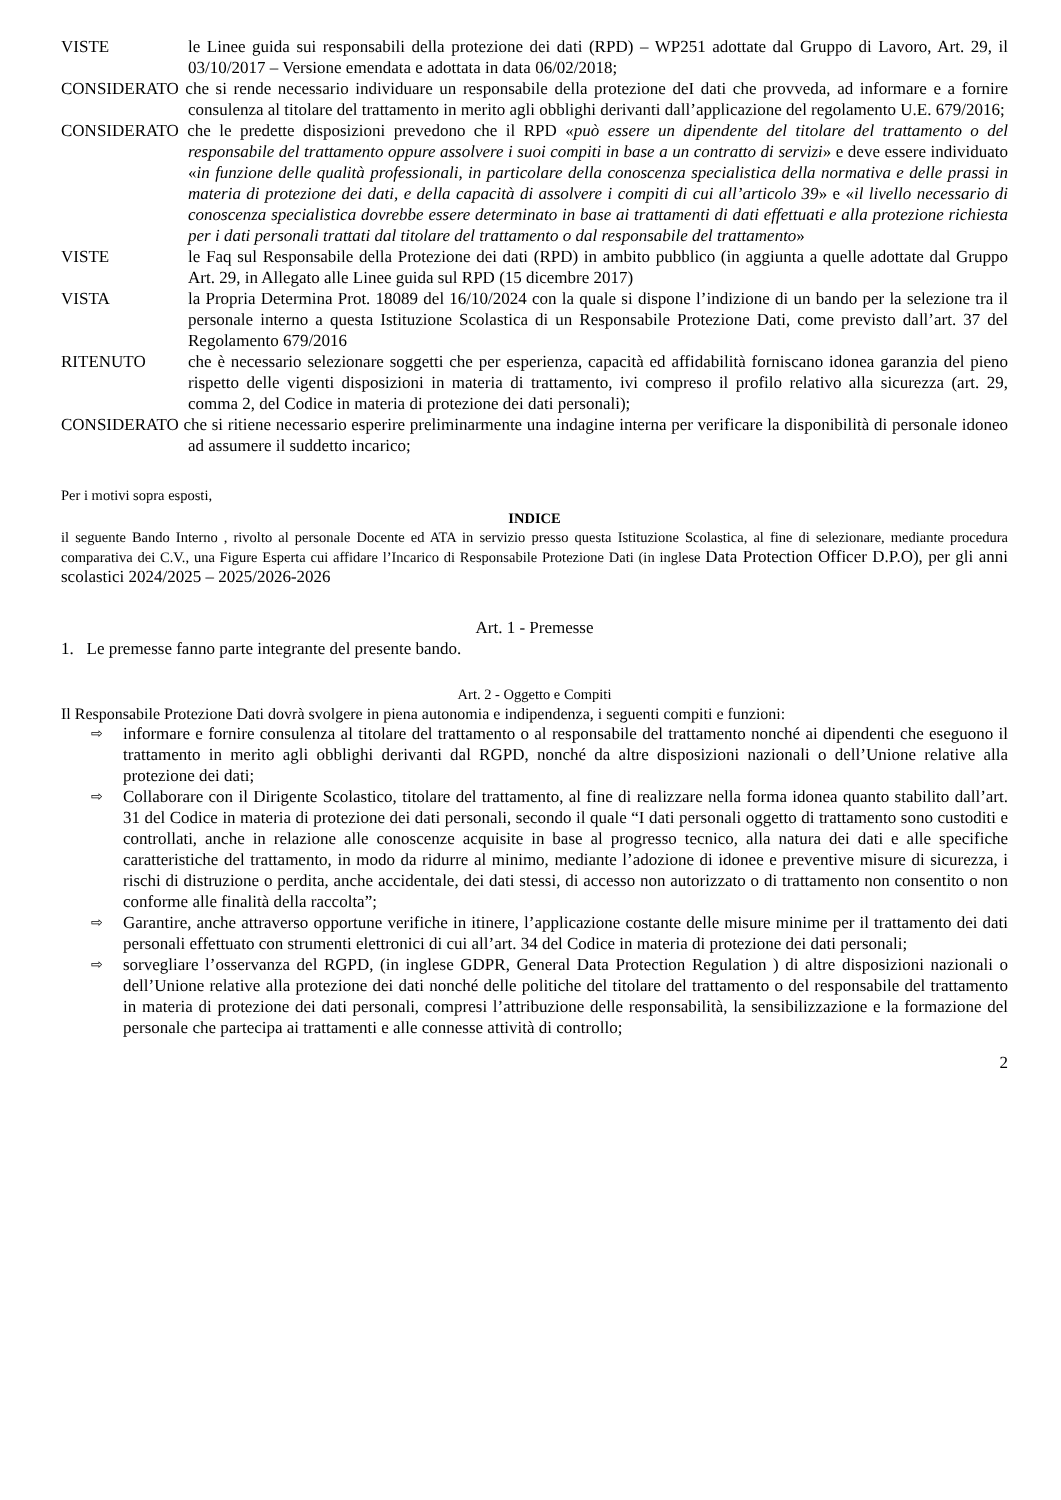VISTE le Linee guida sui responsabili della protezione dei dati (RPD) – WP251 adottate dal Gruppo di Lavoro, Art. 29, il 03/10/2017 – Versione emendata e adottata in data 06/02/2018;
CONSIDERATO che si rende necessario individuare un responsabile della protezione deI dati che provveda, ad informare e a fornire consulenza al titolare del trattamento in merito agli obblighi derivanti dall’applicazione del regolamento U.E. 679/2016;
CONSIDERATO che le predette disposizioni prevedono che il RPD «può essere un dipendente del titolare del trattamento o del responsabile del trattamento oppure assolvere i suoi compiti in base a un contratto di servizi» e deve essere individuato «in funzione delle qualità professionali, in particolare della conoscenza specialistica della normativa e delle prassi in materia di protezione dei dati, e della capacità di assolvere i compiti di cui all’articolo 39» e «il livello necessario di conoscenza specialistica dovrebbe essere determinato in base ai trattamenti di dati effettuati e alla protezione richiesta per i dati personali trattati dal titolare del trattamento o dal responsabile del trattamento»
VISTE le Faq sul Responsabile della Protezione dei dati (RPD) in ambito pubblico (in aggiunta a quelle adottate dal Gruppo Art. 29, in Allegato alle Linee guida sul RPD (15 dicembre 2017)
VISTA la Propria Determina Prot. 18089 del 16/10/2024 con la quale si dispone l’indizione di un bando per la selezione tra il personale interno a questa Istituzione Scolastica di un Responsabile Protezione Dati, come previsto dall’art. 37 del Regolamento 679/2016
RITENUTO che è necessario selezionare soggetti che per esperienza, capacità ed affidabilità forniscano idonea garanzia del pieno rispetto delle vigenti disposizioni in materia di trattamento, ivi compreso il profilo relativo alla sicurezza (art. 29, comma 2, del Codice in materia di protezione dei dati personali);
CONSIDERATO che si ritiene necessario esperire preliminarmente una indagine interna per verificare la disponibilità di personale idoneo ad assumere il suddetto incarico;
Per i motivi sopra esposti,
INDICE
il seguente Bando Interno , rivolto al personale Docente ed ATA in servizio presso questa Istituzione Scolastica, al fine di selezionare, mediante procedura comparativa dei C.V., una Figure Esperta cui affidare l’Incarico di Responsabile Protezione Dati (in inglese Data Protection Officer D.P.O), per gli anni scolastici 2024/2025 – 2025/2026-2026
Art. 1 - Premesse
1. Le premesse fanno parte integrante del presente bando.
Art. 2 - Oggetto e Compiti
Il Responsabile Protezione Dati dovrà svolgere in piena autonomia e indipendenza, i seguenti compiti e funzioni:
⇨ informare e fornire consulenza al titolare del trattamento o al responsabile del trattamento nonché ai dipendenti che eseguono il trattamento in merito agli obblighi derivanti dal RGPD, nonché da altre disposizioni nazionali o dell’Unione relative alla protezione dei dati;
⇨ Collaborare con il Dirigente Scolastico, titolare del trattamento, al fine di realizzare nella forma idonea quanto stabilito dall’art. 31 del Codice in materia di protezione dei dati personali, secondo il quale “I dati personali oggetto di trattamento sono custoditi e controllati, anche in relazione alle conoscenze acquisite in base al progresso tecnico, alla natura dei dati e alle specifiche caratteristiche del trattamento, in modo da ridurre al minimo, mediante l’adozione di idonee e preventive misure di sicurezza, i rischi di distruzione o perdita, anche accidentale, dei dati stessi, di accesso non autorizzato o di trattamento non consentito o non conforme alle finalità della raccolta”;
⇨ Garantire, anche attraverso opportune verifiche in itinere, l’applicazione costante delle misure minime per il trattamento dei dati personali effettuato con strumenti elettronici di cui all’art. 34 del Codice in materia di protezione dei dati personali;
⇨ sorvegliare l’osservanza del RGPD, (in inglese GDPR, General Data Protection Regulation ) di altre disposizioni nazionali o dell’Unione relative alla protezione dei dati nonché delle politiche del titolare del trattamento o del responsabile del trattamento in materia di protezione dei dati personali, compresi l’attribuzione delle responsabilità, la sensibilizzazione e la formazione del personale che partecipa ai trattamenti e alle connesse attività di controllo;
2